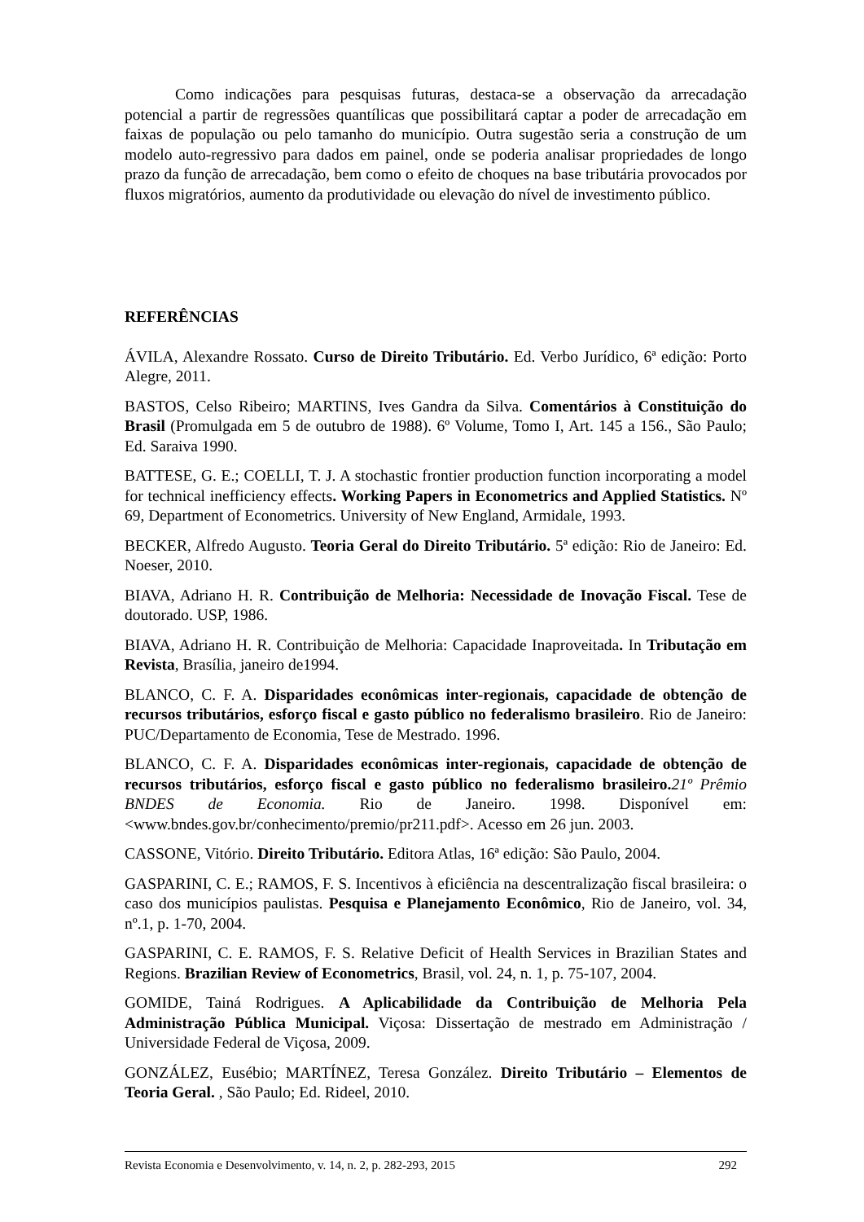Como indicações para pesquisas futuras, destaca-se a observação da arrecadação potencial a partir de regressões quantílicas que possibilitará captar a poder de arrecadação em faixas de população ou pelo tamanho do município. Outra sugestão seria a construção de um modelo auto-regressivo para dados em painel, onde se poderia analisar propriedades de longo prazo da função de arrecadação, bem como o efeito de choques na base tributária provocados por fluxos migratórios, aumento da produtividade ou elevação do nível de investimento público.
REFERÊNCIAS
ÁVILA, Alexandre Rossato. Curso de Direito Tributário. Ed. Verbo Jurídico, 6ª edição: Porto Alegre, 2011.
BASTOS, Celso Ribeiro; MARTINS, Ives Gandra da Silva. Comentários à Constituição do Brasil (Promulgada em 5 de outubro de 1988). 6º Volume, Tomo I, Art. 145 a 156., São Paulo; Ed. Saraiva 1990.
BATTESE, G. E.; COELLI, T. J. A stochastic frontier production function incorporating a model for technical inefficiency effects. Working Papers in Econometrics and Applied Statistics. Nº 69, Department of Econometrics. University of New England, Armidale, 1993.
BECKER, Alfredo Augusto. Teoria Geral do Direito Tributário. 5ª edição: Rio de Janeiro: Ed. Noeser, 2010.
BIAVA, Adriano H. R. Contribuição de Melhoria: Necessidade de Inovação Fiscal. Tese de doutorado. USP, 1986.
BIAVA, Adriano H. R. Contribuição de Melhoria: Capacidade Inaproveitada. In Tributação em Revista, Brasília, janeiro de1994.
BLANCO, C. F. A. Disparidades econômicas inter-regionais, capacidade de obtenção de recursos tributários, esforço fiscal e gasto público no federalismo brasileiro. Rio de Janeiro: PUC/Departamento de Economia, Tese de Mestrado. 1996.
BLANCO, C. F. A. Disparidades econômicas inter-regionais, capacidade de obtenção de recursos tributários, esforço fiscal e gasto público no federalismo brasileiro. 21º Prêmio BNDES de Economia. Rio de Janeiro. 1998. Disponível em: <www.bndes.gov.br/conhecimento/premio/pr211.pdf>. Acesso em 26 jun. 2003.
CASSONE, Vitório. Direito Tributário. Editora Atlas, 16ª edição: São Paulo, 2004.
GASPARINI, C. E.; RAMOS, F. S. Incentivos à eficiência na descentralização fiscal brasileira: o caso dos municípios paulistas. Pesquisa e Planejamento Econômico, Rio de Janeiro, vol. 34, nº.1, p. 1-70, 2004.
GASPARINI, C. E. RAMOS, F. S. Relative Deficit of Health Services in Brazilian States and Regions. Brazilian Review of Econometrics, Brasil, vol. 24, n. 1, p. 75-107, 2004.
GOMIDE, Tainá Rodrigues. A Aplicabilidade da Contribuição de Melhoria Pela Administração Pública Municipal. Viçosa: Dissertação de mestrado em Administração / Universidade Federal de Viçosa, 2009.
GONZÁLEZ, Eusébio; MARTÍNEZ, Teresa González. Direito Tributário – Elementos de Teoria Geral. , São Paulo; Ed. Rideel, 2010.
Revista Economia e Desenvolvimento, v. 14, n. 2, p. 282-293, 2015 292